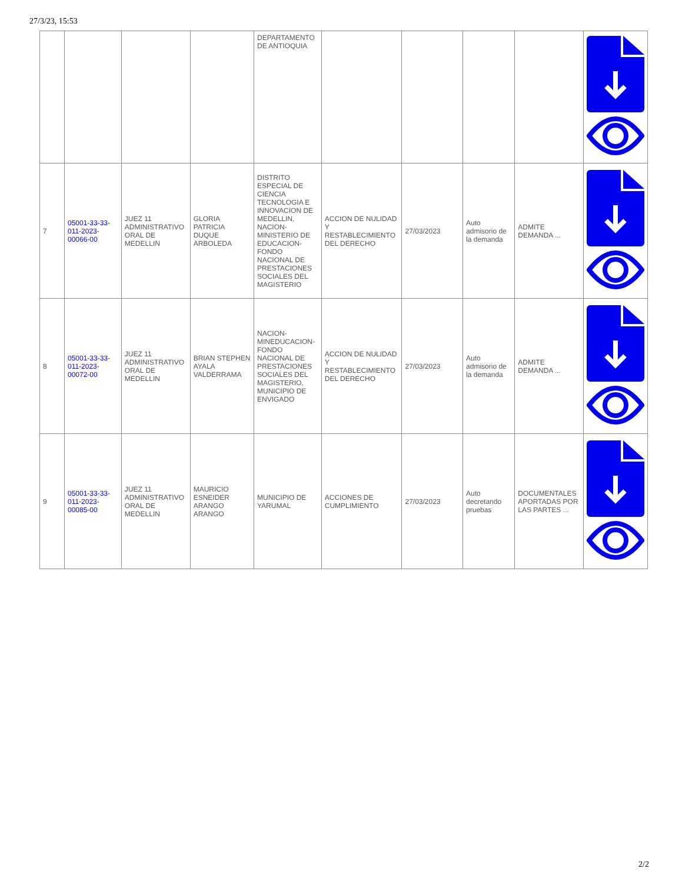27/3/23, 15:53
| | | | | DEPARTAMENTO DE ANTIOQUIA | | | | | |
| 7 | 05001-33-33-011-2023-00066-00 | JUEZ 11 ADMINISTRATIVO ORAL DE MEDELLIN | GLORIA PATRICIA DUQUE ARBOLEDA | DISTRITO ESPECIAL DE CIENCIA TECNOLOGIA E INNOVACION DE MEDELLIN, NACION-MINISTERIO DE EDUCACION-FONDO NACIONAL DE PRESTACIONES SOCIALES DEL MAGISTERIO | ACCION DE NULIDAD Y RESTABLECIMIENTO DEL DERECHO | 27/03/2023 | Auto admisorio de la demanda | ADMITE DEMANDA ... | |
| 8 | 05001-33-33-011-2023-00072-00 | JUEZ 11 ADMINISTRATIVO ORAL DE MEDELLIN | BRIAN STEPHEN AYALA VALDERRAMA | NACION-MINEDUCACION-FONDO NACIONAL DE PRESTACIONES SOCIALES DEL MAGISTERIO, MUNICIPIO DE ENVIGADO | ACCION DE NULIDAD Y RESTABLECIMIENTO DEL DERECHO | 27/03/2023 | Auto admisorio de la demanda | ADMITE DEMANDA ... | |
| 9 | 05001-33-33-011-2023-00085-00 | JUEZ 11 ADMINISTRATIVO ORAL DE MEDELLIN | MAURICIO ESNEIDER ARANGO ARANGO | MUNICIPIO DE YARUMAL | ACCIONES DE CUMPLIMIENTO | 27/03/2023 | Auto decretando pruebas | DOCUMENTALES APORTADAS POR LAS PARTES ... | |
2/2